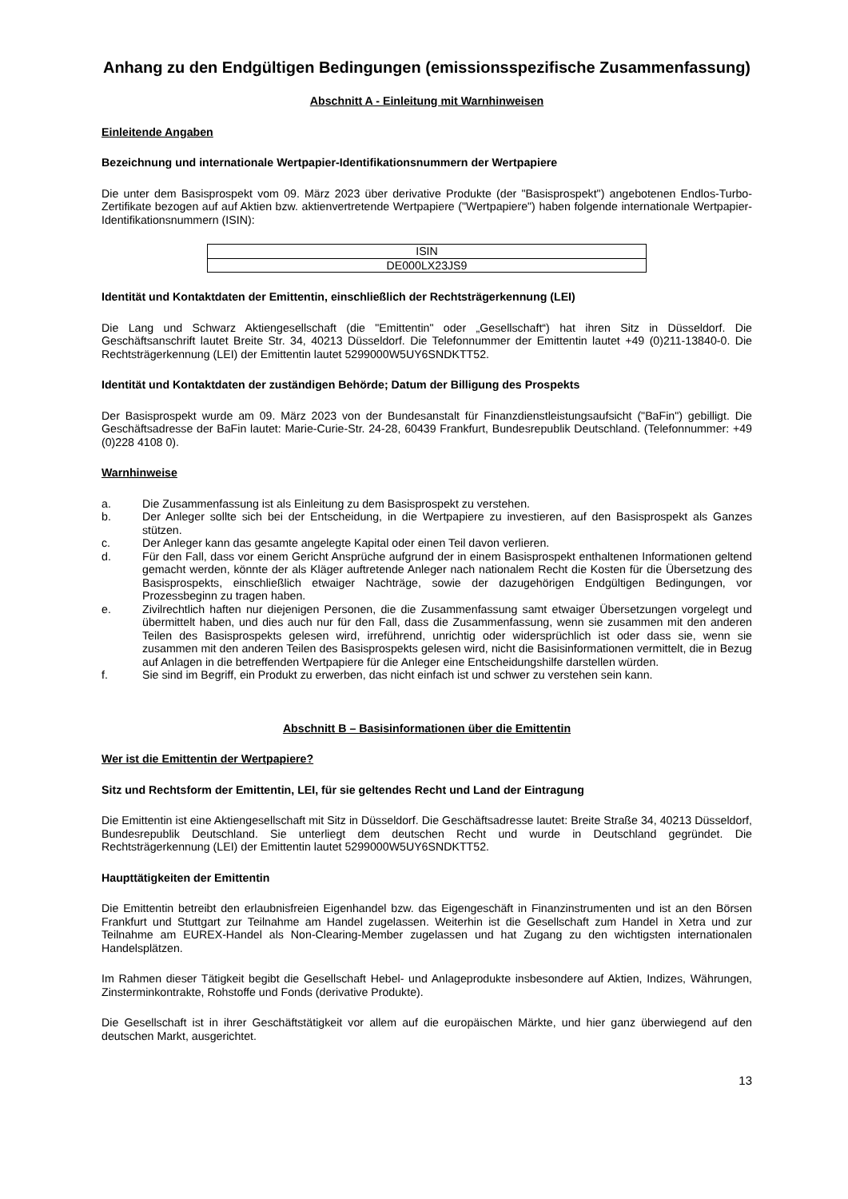Anhang zu den Endgültigen Bedingungen (emissionsspezifische Zusammenfassung)
Abschnitt A - Einleitung mit Warnhinweisen
Einleitende Angaben
Bezeichnung und internationale Wertpapier-Identifikationsnummern der Wertpapiere
Die unter dem Basisprospekt vom 09. März 2023 über derivative Produkte (der "Basisprospekt") angebotenen Endlos-Turbo-Zertifikate bezogen auf auf Aktien bzw. aktienvertretende Wertpapiere ("Wertpapiere") haben folgende internationale Wertpapier-Identifikationsnummern (ISIN):
| ISIN |
| DE000LX23JS9 |
Identität und Kontaktdaten der Emittentin, einschließlich der Rechtsträgerkennung (LEI)
Die Lang und Schwarz Aktiengesellschaft (die "Emittentin" oder „Gesellschaft“) hat ihren Sitz in Düsseldorf. Die Geschäftsanschrift lautet Breite Str. 34, 40213 Düsseldorf. Die Telefonnummer der Emittentin lautet +49 (0)211-13840-0. Die Rechtsträgerkennung (LEI) der Emittentin lautet 5299000W5UY6SNDKTT52.
Identität und Kontaktdaten der zuständigen Behörde; Datum der Billigung des Prospekts
Der Basisprospekt wurde am 09. März 2023 von der Bundesanstalt für Finanzdienstleistungsaufsicht ("BaFin") gebilligt. Die Geschäftsadresse der BaFin lautet: Marie-Curie-Str. 24-28, 60439 Frankfurt, Bundesrepublik Deutschland. (Telefonnummer: +49 (0)228 4108 0).
Warnhinweise
a. Die Zusammenfassung ist als Einleitung zu dem Basisprospekt zu verstehen.
b. Der Anleger sollte sich bei der Entscheidung, in die Wertpapiere zu investieren, auf den Basisprospekt als Ganzes stützen.
c. Der Anleger kann das gesamte angelegte Kapital oder einen Teil davon verlieren.
d. Für den Fall, dass vor einem Gericht Ansprüche aufgrund der in einem Basisprospekt enthaltenen Informationen geltend gemacht werden, könnte der als Kläger auftretende Anleger nach nationalem Recht die Kosten für die Übersetzung des Basisprospekts, einschließlich etwaiger Nachträge, sowie der dazugehörigen Endgültigen Bedingungen, vor Prozessbeginn zu tragen haben.
e. Zivilrechtlich haften nur diejenigen Personen, die die Zusammenfassung samt etwaiger Übersetzungen vorgelegt und übermittelt haben, und dies auch nur für den Fall, dass die Zusammenfassung, wenn sie zusammen mit den anderen Teilen des Basisprospekts gelesen wird, irreführend, unrichtig oder widersprüchlich ist oder dass sie, wenn sie zusammen mit den anderen Teilen des Basisprospekts gelesen wird, nicht die Basisinformationen vermittelt, die in Bezug auf Anlagen in die betreffenden Wertpapiere für die Anleger eine Entscheidungshilfe darstellen würden.
f. Sie sind im Begriff, ein Produkt zu erwerben, das nicht einfach ist und schwer zu verstehen sein kann.
Abschnitt B – Basisinformationen über die Emittentin
Wer ist die Emittentin der Wertpapiere?
Sitz und Rechtsform der Emittentin, LEI, für sie geltendes Recht und Land der Eintragung
Die Emittentin ist eine Aktiengesellschaft mit Sitz in Düsseldorf. Die Geschäftsadresse lautet: Breite Straße 34, 40213 Düsseldorf, Bundesrepublik Deutschland. Sie unterliegt dem deutschen Recht und wurde in Deutschland gegründet. Die Rechtsträgerkennung (LEI) der Emittentin lautet 5299000W5UY6SNDKTT52.
Haupttätigkeiten der Emittentin
Die Emittentin betreibt den erlaubnisfreien Eigenhandel bzw. das Eigengeschäft in Finanzinstrumenten und ist an den Börsen Frankfurt und Stuttgart zur Teilnahme am Handel zugelassen. Weiterhin ist die Gesellschaft zum Handel in Xetra und zur Teilnahme am EUREX-Handel als Non-Clearing-Member zugelassen und hat Zugang zu den wichtigsten internationalen Handelsplätzen.
Im Rahmen dieser Tätigkeit begibt die Gesellschaft Hebel- und Anlageprodukte insbesondere auf Aktien, Indizes, Währungen, Zinsterminkontrakte, Rohstoffe und Fonds (derivative Produkte).
Die Gesellschaft ist in ihrer Geschäftstätigkeit vor allem auf die europäischen Märkte, und hier ganz überwiegend auf den deutschen Markt, ausgerichtet.
13